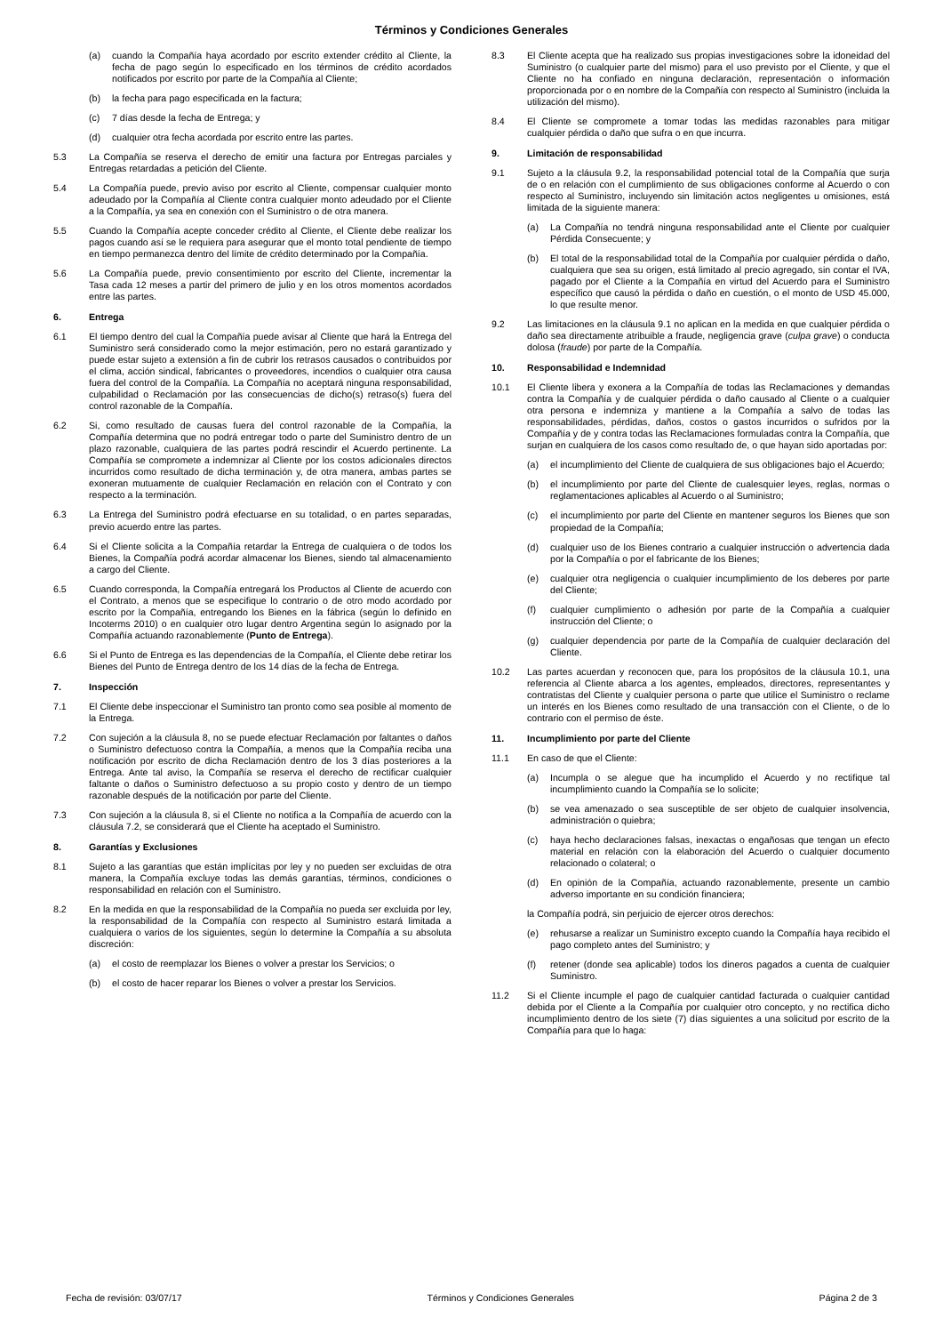Términos y Condiciones Generales
(a) cuando la Compañía haya acordado por escrito extender crédito al Cliente, la fecha de pago según lo especificado en los términos de crédito acordados notificados por escrito por parte de la Compañía al Cliente;
(b) la fecha para pago especificada en la factura;
(c) 7 días desde la fecha de Entrega; y
(d) cualquier otra fecha acordada por escrito entre las partes.
5.3 La Compañía se reserva el derecho de emitir una factura por Entregas parciales y Entregas retardadas a petición del Cliente.
5.4 La Compañía puede, previo aviso por escrito al Cliente, compensar cualquier monto adeudado por la Compañía al Cliente contra cualquier monto adeudado por el Cliente a la Compañía, ya sea en conexión con el Suministro o de otra manera.
5.5 Cuando la Compañía acepte conceder crédito al Cliente, el Cliente debe realizar los pagos cuando así se le requiera para asegurar que el monto total pendiente de tiempo en tiempo permanezca dentro del límite de crédito determinado por la Compañía.
5.6 La Compañía puede, previo consentimiento por escrito del Cliente, incrementar la Tasa cada 12 meses a partir del primero de julio y en los otros momentos acordados entre las partes.
6. Entrega
6.1 El tiempo dentro del cual la Compañía puede avisar al Cliente que hará la Entrega del Suministro será considerado como la mejor estimación, pero no estará garantizado y puede estar sujeto a extensión a fin de cubrir los retrasos causados o contribuidos por el clima, acción sindical, fabricantes o proveedores, incendios o cualquier otra causa fuera del control de la Compañía. La Compañía no aceptará ninguna responsabilidad, culpabilidad o Reclamación por las consecuencias de dicho(s) retraso(s) fuera del control razonable de la Compañía.
6.2 Si, como resultado de causas fuera del control razonable de la Compañía, la Compañía determina que no podrá entregar todo o parte del Suministro dentro de un plazo razonable, cualquiera de las partes podrá rescindir el Acuerdo pertinente. La Compañía se compromete a indemnizar al Cliente por los costos adicionales directos incurridos como resultado de dicha terminación y, de otra manera, ambas partes se exoneran mutuamente de cualquier Reclamación en relación con el Contrato y con respecto a la terminación.
6.3 La Entrega del Suministro podrá efectuarse en su totalidad, o en partes separadas, previo acuerdo entre las partes.
6.4 Si el Cliente solicita a la Compañía retardar la Entrega de cualquiera o de todos los Bienes, la Compañía podrá acordar almacenar los Bienes, siendo tal almacenamiento a cargo del Cliente.
6.5 Cuando corresponda, la Compañía entregará los Productos al Cliente de acuerdo con el Contrato, a menos que se especifique lo contrario o de otro modo acordado por escrito por la Compañía, entregando los Bienes en la fábrica (según lo definido en Incoterms 2010) o en cualquier otro lugar dentro Argentina según lo asignado por la Compañía actuando razonablemente (Punto de Entrega).
6.6 Si el Punto de Entrega es las dependencias de la Compañía, el Cliente debe retirar los Bienes del Punto de Entrega dentro de los 14 días de la fecha de Entrega.
7. Inspección
7.1 El Cliente debe inspeccionar el Suministro tan pronto como sea posible al momento de la Entrega.
7.2 Con sujeción a la cláusula 8, no se puede efectuar Reclamación por faltantes o daños o Suministro defectuoso contra la Compañía, a menos que la Compañía reciba una notificación por escrito de dicha Reclamación dentro de los 3 días posteriores a la Entrega. Ante tal aviso, la Compañía se reserva el derecho de rectificar cualquier faltante o daños o Suministro defectuoso a su propio costo y dentro de un tiempo razonable después de la notificación por parte del Cliente.
7.3 Con sujeción a la cláusula 8, si el Cliente no notifica a la Compañía de acuerdo con la cláusula 7.2, se considerará que el Cliente ha aceptado el Suministro.
8. Garantías y Exclusiones
8.1 Sujeto a las garantías que están implícitas por ley y no pueden ser excluidas de otra manera, la Compañía excluye todas las demás garantías, términos, condiciones o responsabilidad en relación con el Suministro.
8.2 En la medida en que la responsabilidad de la Compañía no pueda ser excluida por ley, la responsabilidad de la Compañía con respecto al Suministro estará limitada a cualquiera o varios de los siguientes, según lo determine la Compañía a su absoluta discreción:
(a) el costo de reemplazar los Bienes o volver a prestar los Servicios; o
(b) el costo de hacer reparar los Bienes o volver a prestar los Servicios.
8.3 El Cliente acepta que ha realizado sus propias investigaciones sobre la idoneidad del Suministro (o cualquier parte del mismo) para el uso previsto por el Cliente, y que el Cliente no ha confiado en ninguna declaración, representación o información proporcionada por o en nombre de la Compañía con respecto al Suministro (incluida la utilización del mismo).
8.4 El Cliente se compromete a tomar todas las medidas razonables para mitigar cualquier pérdida o daño que sufra o en que incurra.
9. Limitación de responsabilidad
9.1 Sujeto a la cláusula 9.2, la responsabilidad potencial total de la Compañía que surja de o en relación con el cumplimiento de sus obligaciones conforme al Acuerdo o con respecto al Suministro, incluyendo sin limitación actos negligentes u omisiones, está limitada de la siguiente manera:
(a) La Compañía no tendrá ninguna responsabilidad ante el Cliente por cualquier Pérdida Consecuente; y
(b) El total de la responsabilidad total de la Compañía por cualquier pérdida o daño, cualquiera que sea su origen, está limitado al precio agregado, sin contar el IVA, pagado por el Cliente a la Compañía en virtud del Acuerdo para el Suministro específico que causó la pérdida o daño en cuestión, o el monto de USD 45.000, lo que resulte menor.
9.2 Las limitaciones en la cláusula 9.1 no aplican en la medida en que cualquier pérdida o daño sea directamente atribuible a fraude, negligencia grave (culpa grave) o conducta dolosa (fraude) por parte de la Compañía.
10. Responsabilidad e Indemnidad
10.1 El Cliente libera y exonera a la Compañía de todas las Reclamaciones y demandas contra la Compañía y de cualquier pérdida o daño causado al Cliente o a cualquier otra persona e indemniza y mantiene a la Compañía a salvo de todas las responsabilidades, pérdidas, daños, costos o gastos incurridos o sufridos por la Compañía y de y contra todas las Reclamaciones formuladas contra la Compañía, que surjan en cualquiera de los casos como resultado de, o que hayan sido aportadas por:
(a) el incumplimiento del Cliente de cualquiera de sus obligaciones bajo el Acuerdo;
(b) el incumplimiento por parte del Cliente de cualesquier leyes, reglas, normas o reglamentaciones aplicables al Acuerdo o al Suministro;
(c) el incumplimiento por parte del Cliente en mantener seguros los Bienes que son propiedad de la Compañía;
(d) cualquier uso de los Bienes contrario a cualquier instrucción o advertencia dada por la Compañía o por el fabricante de los Bienes;
(e) cualquier otra negligencia o cualquier incumplimiento de los deberes por parte del Cliente;
(f) cualquier cumplimiento o adhesión por parte de la Compañía a cualquier instrucción del Cliente; o
(g) cualquier dependencia por parte de la Compañía de cualquier declaración del Cliente.
10.2 Las partes acuerdan y reconocen que, para los propósitos de la cláusula 10.1, una referencia al Cliente abarca a los agentes, empleados, directores, representantes y contratistas del Cliente y cualquier persona o parte que utilice el Suministro o reclame un interés en los Bienes como resultado de una transacción con el Cliente, o de lo contrario con el permiso de éste.
11. Incumplimiento por parte del Cliente
11.1 En caso de que el Cliente:
(a) Incumpla o se alegue que ha incumplido el Acuerdo y no rectifique tal incumplimiento cuando la Compañía se lo solicite;
(b) se vea amenazado o sea susceptible de ser objeto de cualquier insolvencia, administración o quiebra;
(c) haya hecho declaraciones falsas, inexactas o engañosas que tengan un efecto material en relación con la elaboración del Acuerdo o cualquier documento relacionado o colateral; o
(d) En opinión de la Compañía, actuando razonablemente, presente un cambio adverso importante en su condición financiera;
la Compañía podrá, sin perjuicio de ejercer otros derechos:
(e) rehusarse a realizar un Suministro excepto cuando la Compañía haya recibido el pago completo antes del Suministro; y
(f) retener (donde sea aplicable) todos los dineros pagados a cuenta de cualquier Suministro.
11.2 Si el Cliente incumple el pago de cualquier cantidad facturada o cualquier cantidad debida por el Cliente a la Compañía por cualquier otro concepto, y no rectifica dicho incumplimiento dentro de los siete (7) días siguientes a una solicitud por escrito de la Compañía para que lo haga:
Fecha de revisión: 03/07/17 Términos y Condiciones Generales Página 2 de 3